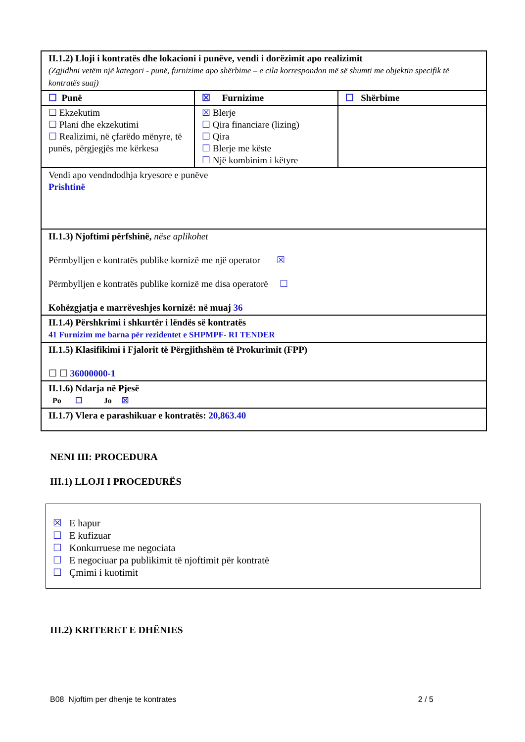| II.1.2) Lloji i kontratës dhe lokacioni i punëve, vendi i dorëzimit apo realizimit (Zgjidhni vetëm një kategori - punë, furnizime apo shërbime – e cila korrespondon më së shumti me objektin specifik të kontratës suaj) | | |
| ☐ Punë | ☒ Furnizime | ☐ Shërbime |
| ☐ Ekzekutim ☐ Plani dhe ekzekutimi ☐ Realizimi, në çfarëdo mënyre, të punës, përgjegjës me kërkesa | ☒ Blerje ☐ Qira financiare (lizing) ☐ Qira ☐ Blerje me këste ☐ Një kombinim i këtyre | |
| Vendi apo vendndodhja kryesore e punëve Prishtinë | | |
| II.1.3) Njoftimi përfshinë, nëse aplikohet Përmbylljen e kontratës publike kornizë me një operator ☒ Përmbylljen e kontratës publike kornizë me disa operatorë ☐ Kohëzgjatja e marrëveshjes kornizë: në muaj 36 | | |
| II.1.4) Përshkrimi i shkurtër i lëndës së kontratës 41 Furnizim me barna për rezidentet e SHPMPF- RI TENDER | | |
| II.1.5) Klasifikimi i Fjalorit të Përgjithshëm të Prokurimit (FPP) ☐ ☐ 36000000-1 | | |
| II.1.6) Ndarja në Pjesë Po ☐ Jo ☒ | | |
| II.1.7) Vlera e parashikuar e kontratës: 20,863.40 | | |
NENI III: PROCEDURA
III.1) LLOJI I PROCEDURËS
☒ E hapur
☐ E kufizuar
☐ Konkurruese me negociata
☐ E negociuar pa publikimit të njoftimit për kontratë
☐ Çmimi i kuotimit
III.2) KRITERET E DHËNIES
B08 Njoftim per dhenje te kontrates 2 / 5